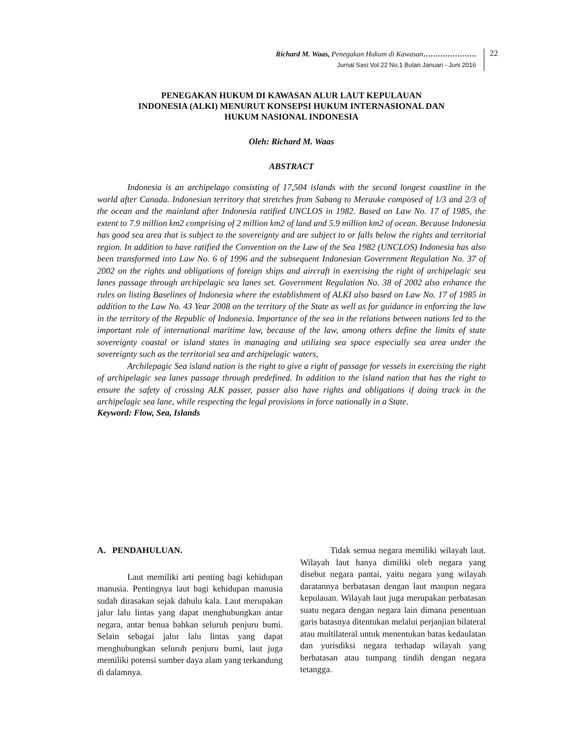Richard M. Waas, Penegakan Hukum di Kawasan………………….
Jurnal Sasi Vol.22 No.1 Bulan Januari - Juni 2016
22
PENEGAKAN HUKUM DI KAWASAN ALUR LAUT KEPULAUAN
INDONESIA (ALKI) MENURUT KONSEPSI HUKUM INTERNASIONAL DAN
HUKUM NASIONAL INDONESIA
Oleh: Richard M. Waas
ABSTRACT
Indonesia is an archipelago consisting of 17,504 islands with the second longest coastline in the world after Canada. Indonesian territory that stretches from Sabang to Merauke composed of 1/3 and 2/3 of the ocean and the mainland after Indonesia ratified UNCLOS in 1982. Based on Law No. 17 of 1985, the extent to 7.9 million km2 comprising of 2 million km2 of land and 5.9 million km2 of ocean. Because Indonesia has good sea area that is subject to the sovereignty and are subject to or falls below the rights and territorial region. In addition to have ratified the Convention on the Law of the Sea 1982 (UNCLOS) Indonesia has also been transformed into Law No. 6 of 1996 and the subsequent Indonesian Government Regulation No. 37 of 2002 on the rights and obligations of foreign ships and aircraft in exercising the right of archipelagic sea lanes passage through archipelagic sea lanes set. Government Regulation No. 38 of 2002 also enhance the rules on listing Baselines of Indonesia where the establishment of ALKI also based on Law No. 17 of 1985 in addition to the Law No. 43 Year 2008 on the territory of the State as well as for guidance in enforcing the law in the territory of the Republic of Indonesia. Importance of the sea in the relations between nations led to the important role of international maritime law, because of the law, among others define the limits of state sovereignty coastal or island states in managing and utilizing sea space especially sea area under the sovereignty such as the territorial sea and archipelagic waters,
Archilepagic Sea island nation is the right to give a right of passage for vessels in exercising the right of archipelagic sea lanes passage through predefined. In addition to the island nation that has the right to ensure the safety of crossing ALK passer, passer also have rights and obligations if doing track in the archipelagic sea lane, while respecting the legal provisions in force nationally in a State.
Keyword: Flow, Sea, Islands
A. PENDAHULUAN.
Laut memiliki arti penting bagi kehidupan manusia. Pentingnya laut bagi kehidupan manusia sudah dirasakan sejak dahulu kala. Laut merupakan jalur lalu lintas yang dapat menghubungkan antar negara, antar benua bahkan seluruh penjuru bumi. Selain sebagai jalur lalu lintas yang dapat menghubungkan seluruh penjuru bumi, laut juga memiliki potensi sumber daya alam yang terkandung di dalamnya.
Tidak semua negara memiliki wilayah laut. Wilayah laut hanya dimiliki oleh negara yang disebut negara pantai, yaitu negara yang wilayah daratannya berbatasan dengan laut maupun negara kepulauan. Wilayah laut juga merupakan perbatasan suatu negara dengan negara lain dimana penentuan garis batasnya ditentukan melalui perjanjian bilateral atau multilateral untuk menentukan batas kedaulatan dan yurisdiksi negara terhadap wilayah yang berbatasan atau tumpang tindih dengan negara tetangga.